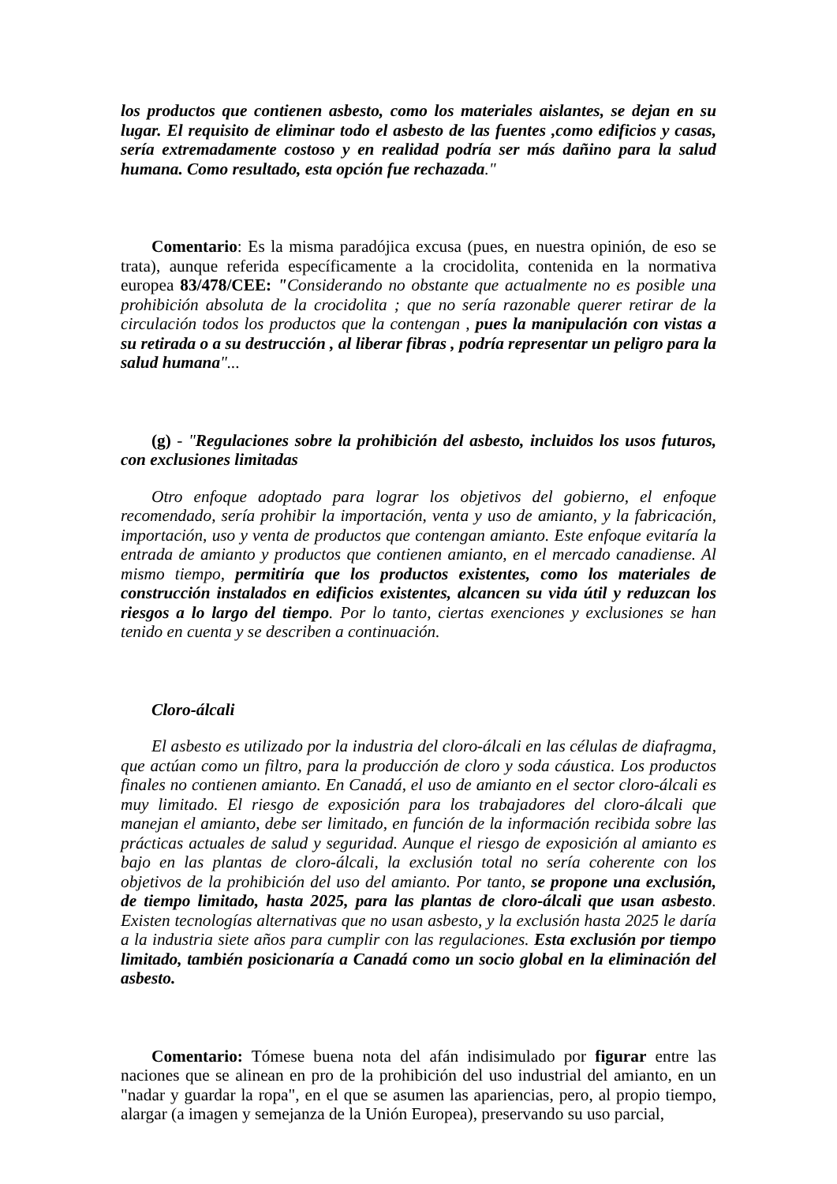los productos que contienen asbesto, como los materiales aislantes, se dejan en su lugar. El requisito de eliminar todo el asbesto de las fuentes ,como edificios y casas, sería extremadamente costoso y en realidad podría ser más dañino para la salud humana. Como resultado, esta opción fue rechazada."
Comentario: Es la misma paradójica excusa (pues, en nuestra opinión, de eso se trata), aunque referida específicamente a la crocidolita, contenida en la normativa europea 83/478/CEE: "Considerando no obstante que actualmente no es posible una prohibición absoluta de la crocidolita ; que no sería razonable querer retirar de la circulación todos los productos que la contengan , pues la manipulación con vistas a su retirada o a su destrucción , al liberar fibras , podría representar un peligro para la salud humana"...
(g) - "Regulaciones sobre la prohibición del asbesto, incluidos los usos futuros, con exclusiones limitadas
Otro enfoque adoptado para lograr los objetivos del gobierno, el enfoque recomendado, sería prohibir la importación, venta y uso de amianto, y la fabricación, importación, uso y venta de productos que contengan amianto. Este enfoque evitaría la entrada de amianto y productos que contienen amianto, en el mercado canadiense. Al mismo tiempo, permitiría que los productos existentes, como los materiales de construcción instalados en edificios existentes, alcancen su vida útil y reduzcan los riesgos a lo largo del tiempo. Por lo tanto, ciertas exenciones y exclusiones se han tenido en cuenta y se describen a continuación.
Cloro-álcali
El asbesto es utilizado por la industria del cloro-álcali en las células de diafragma, que actúan como un filtro, para la producción de cloro y soda cáustica. Los productos finales no contienen amianto. En Canadá, el uso de amianto en el sector cloro-álcali es muy limitado. El riesgo de exposición para los trabajadores del cloro-álcali que manejan el amianto, debe ser limitado, en función de la información recibida sobre las prácticas actuales de salud y seguridad. Aunque el riesgo de exposición al amianto es bajo en las plantas de cloro-álcali, la exclusión total no sería coherente con los objetivos de la prohibición del uso del amianto. Por tanto, se propone una exclusión, de tiempo limitado, hasta 2025, para las plantas de cloro-álcali que usan asbesto. Existen tecnologías alternativas que no usan asbesto, y la exclusión hasta 2025 le daría a la industria siete años para cumplir con las regulaciones. Esta exclusión por tiempo limitado, también posicionaría a Canadá como un socio global en la eliminación del asbesto.
Comentario: Tómese buena nota del afán indisimulado por figurar entre las naciones que se alinean en pro de la prohibición del uso industrial del amianto, en un "nadar y guardar la ropa", en el que se asumen las apariencias, pero, al propio tiempo, alargar (a imagen y semejanza de la Unión Europea), preservando su uso parcial,